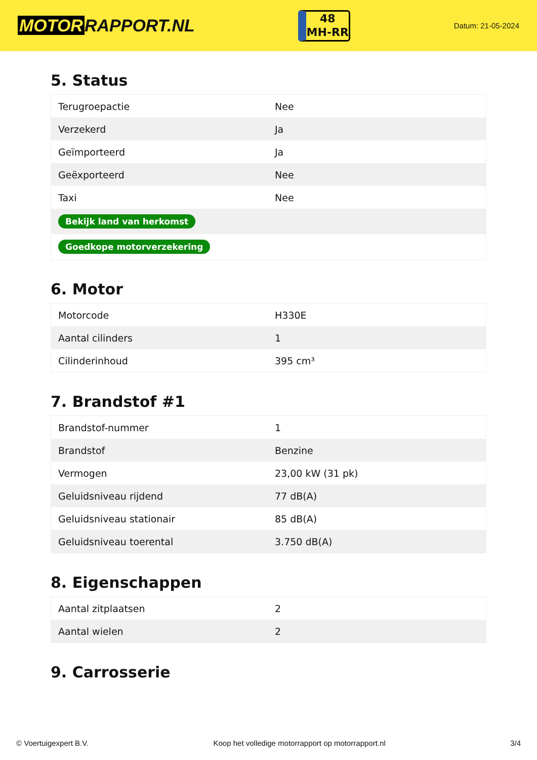MOTOR RAPPORT.NL
48
MH-RR
Datum: 21-05-2024
5. Status
| Terugroepactie | Nee |
| Verzekerd | Ja |
| Geïmporteerd | Ja |
| Geëxporteerd | Nee |
| Taxi | Nee |
| Bekijk land van herkomst | |
| Goedkope motorverzekering | |
6. Motor
| Motorcode | H330E |
| Aantal cilinders | 1 |
| Cilinderinhoud | 395 cm³ |
7. Brandstof #1
| Brandstof-nummer | 1 |
| Brandstof | Benzine |
| Vermogen | 23,00 kW (31 pk) |
| Geluidsniveau rijdend | 77 dB(A) |
| Geluidsniveau stationair | 85 dB(A) |
| Geluidsniveau toerental | 3.750 dB(A) |
8. Eigenschappen
| Aantal zitplaatsen | 2 |
| Aantal wielen | 2 |
9. Carrosserie
© Voertuigexpert B.V. Koop het volledige motorrapport op motorrapport.nl 3/4